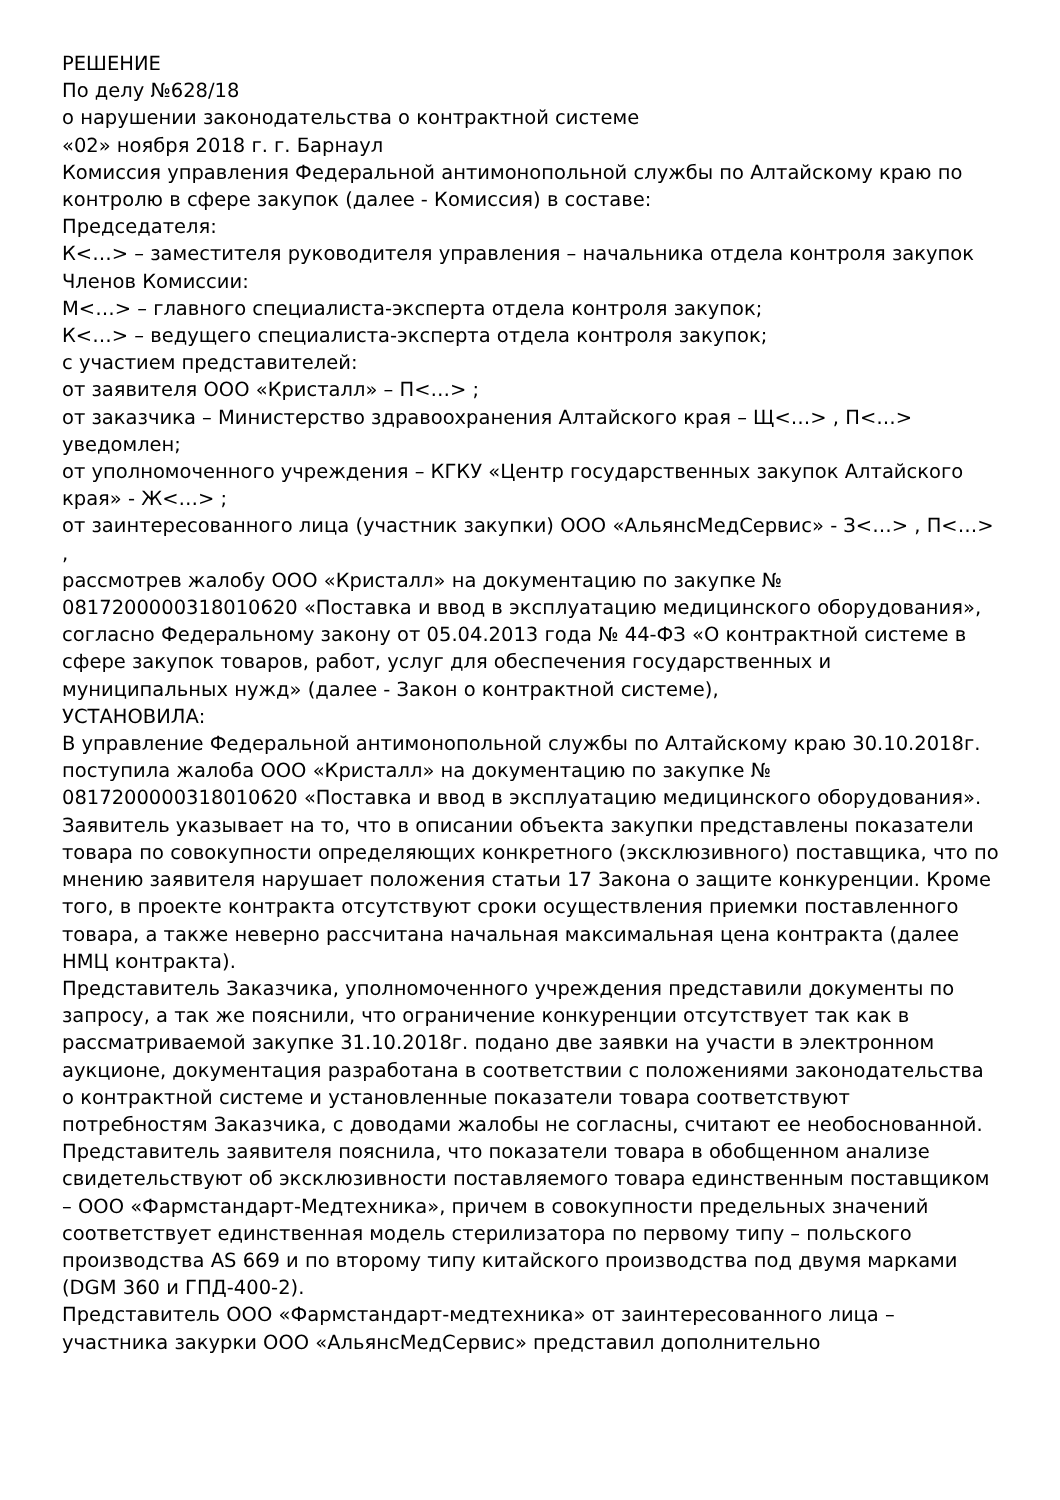РЕШЕНИЕ
По делу №628/18
о нарушении законодательства о контрактной системе
«02» ноября 2018 г. г. Барнаул
Комиссия управления Федеральной антимонопольной службы по Алтайскому краю по контролю в сфере закупок (далее - Комиссия) в составе:
Председателя:
К<…> – заместителя руководителя управления – начальника отдела контроля закупок
Членов Комиссии:
М<…> – главного специалиста-эксперта отдела контроля закупок;
К<…> – ведущего специалиста-эксперта отдела контроля закупок;
с участием представителей:
от заявителя ООО «Кристалл» – П<…> ;
от заказчика – Министерство здравоохранения Алтайского края – Щ<…> , П<…> уведомлен;
от уполномоченного учреждения – КГКУ «Центр государственных закупок Алтайского края» - Ж<…> ;
от заинтересованного лица (участник закупки) ООО «АльянсМедСервис» - З<…> , П<…> ,
рассмотрев жалобу ООО «Кристалл» на документацию по закупке № 0817200000318010620 «Поставка и ввод в эксплуатацию медицинского оборудования», согласно Федеральному закону от 05.04.2013 года № 44-ФЗ «О контрактной системе в сфере закупок товаров, работ, услуг для обеспечения государственных и муниципальных нужд» (далее - Закон о контрактной системе),
УСТАНОВИЛА:
В управление Федеральной антимонопольной службы по Алтайскому краю 30.10.2018г. поступила жалоба ООО «Кристалл» на документацию по закупке № 0817200000318010620 «Поставка и ввод в эксплуатацию медицинского оборудования».
Заявитель указывает на то, что в описании объекта закупки представлены показатели товара по совокупности определяющих конкретного (эксклюзивного) поставщика, что по мнению заявителя нарушает положения статьи 17 Закона о защите конкуренции. Кроме того, в проекте контракта отсутствуют сроки осуществления приемки поставленного товара, а также неверно рассчитана начальная максимальная цена контракта (далее НМЦ контракта).
Представитель Заказчика, уполномоченного учреждения представили документы по запросу, а так же пояснили, что ограничение конкуренции отсутствует так как в рассматриваемой закупке 31.10.2018г. подано две заявки на участи в электронном аукционе, документация разработана в соответствии с положениями законодательства о контрактной системе и установленные показатели товара соответствуют потребностям Заказчика, с доводами жалобы не согласны, считают ее необоснованной.
Представитель заявителя пояснила, что показатели товара в обобщенном анализе свидетельствуют об эксклюзивности поставляемого товара единственным поставщиком – ООО «Фармстандарт-Медтехника», причем в совокупности предельных значений соответствует единственная модель стерилизатора по первому типу – польского производства AS 669 и по второму типу китайского производства под двумя марками (DGM 360 и ГПД-400-2).
Представитель ООО «Фармстандарт-медтехника» от заинтересованного лица – участника закурки ООО «АльянсМедСервис» представил дополнительно